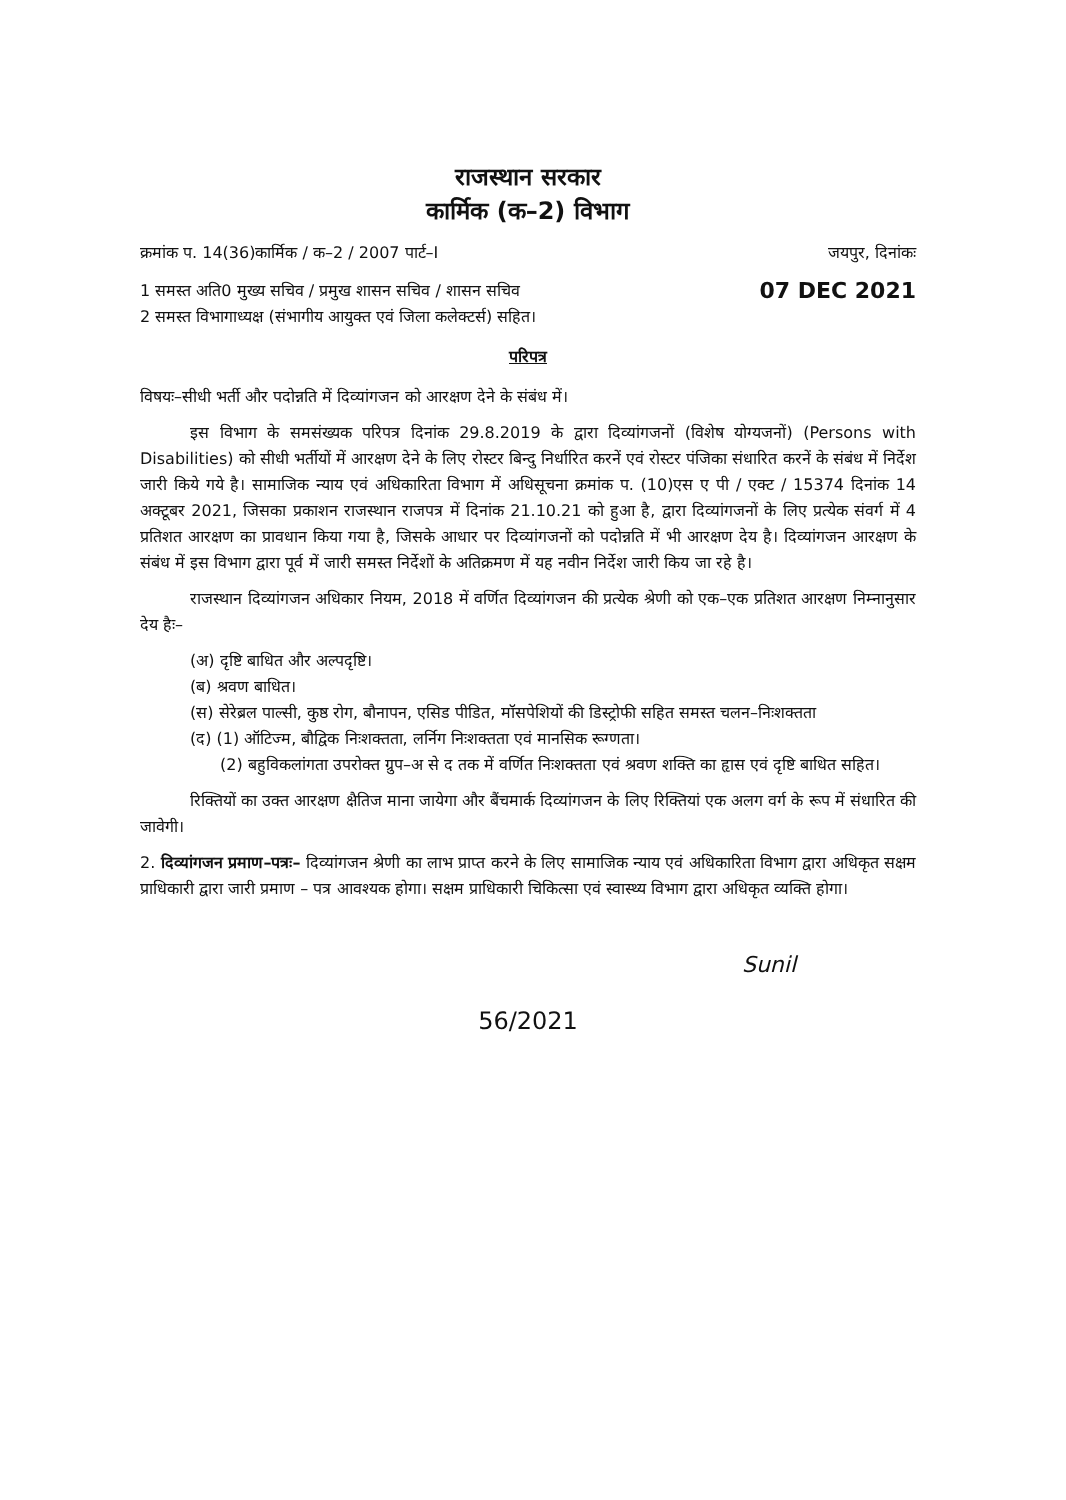राजस्थान सरकार
कार्मिक (क–2) विभाग
क्रमांक प. 14(36)कार्मिक / क–2 / 2007 पार्ट–I जयपुर, दिनांकः
1 समस्त अति0 मुख्य सचिव / प्रमुख शासन सचिव / शासन सचिव
2 समस्त विभागाध्यक्ष (संभागीय आयुक्त एवं जिला कलेक्टर्स) सहित। 07 DEC 2021
परिपत्र
विषयः–सीधी भर्ती और पदोन्नति में दिव्यांगजन को आरक्षण देने के संबंध में।
इस विभाग के समसंख्यक परिपत्र दिनांक 29.8.2019 के द्वारा दिव्यांगजनों (विशेष योग्यजनों) (Persons with Disabilities) को सीधी भर्तीयों में आरक्षण देने के लिए रोस्टर बिन्दु निर्धारित करनें एवं रोस्टर पंजिका संधारित करनें के संबंध में निर्देश जारी किये गये है। सामाजिक न्याय एवं अधिकारिता विभाग में अधिसूचना क्रमांक प. (10)एस ए पी / एक्ट / 15374 दिनांक 14 अक्टूबर 2021, जिसका प्रकाशन राजस्थान राजपत्र में दिनांक 21.10.21 को हुआ है, द्वारा दिव्यांगजनों के लिए प्रत्येक संवर्ग में 4 प्रतिशत आरक्षण का प्रावधान किया गया है, जिसके आधार पर दिव्यांगजनों को पदोन्नति में भी आरक्षण देय है। दिव्यांगजन आरक्षण के संबंध में इस विभाग द्वारा पूर्व में जारी समस्त निर्देशों के अतिक्रमण में यह नवीन निर्देश जारी किय जा रहे है।
राजस्थान दिव्यांगजन अधिकार नियम, 2018 में वर्णित दिव्यांगजन की प्रत्येक श्रेणी को एक–एक प्रतिशत आरक्षण निम्नानुसार देय हैः–
(अ) दृष्टि बाधित और अल्पदृष्टि।
(ब) श्रवण बाधित।
(स) सेरेब्रल पाल्सी, कुष्ठ रोग, बौनापन, एसिड पीडित, मॉसपेशियों की डिस्ट्रोफी सहित समस्त चलन–निःशक्तता
(द) (1) ऑटिज्म, बौद्विक निःशक्तता, लर्निग निःशक्तता एवं मानसिक रूग्णता।
(2) बहुविकलांगता उपरोक्त ग्रुप–अ से द तक में वर्णित निःशक्तता एवं श्रवण शक्ति का हृास एवं दृष्टि बाधित सहित।
रिक्तियों का उक्त आरक्षण क्षैतिज माना जायेगा और बैंचमार्क दिव्यांगजन के लिए रिक्तियां एक अलग वर्ग के रूप में संधारित की जावेगी।
2. दिव्यांगजन प्रमाण–पत्रः– दिव्यांगजन श्रेणी का लाभ प्राप्त करने के लिए सामाजिक न्याय एवं अधिकारिता विभाग द्वारा अधिकृत सक्षम प्राधिकारी द्वारा जारी प्रमाण – पत्र आवश्यक होगा। सक्षम प्राधिकारी चिकित्सा एवं स्वास्थ्य विभाग द्वारा अधिकृत व्यक्ति होगा।
Sunil
56/2021